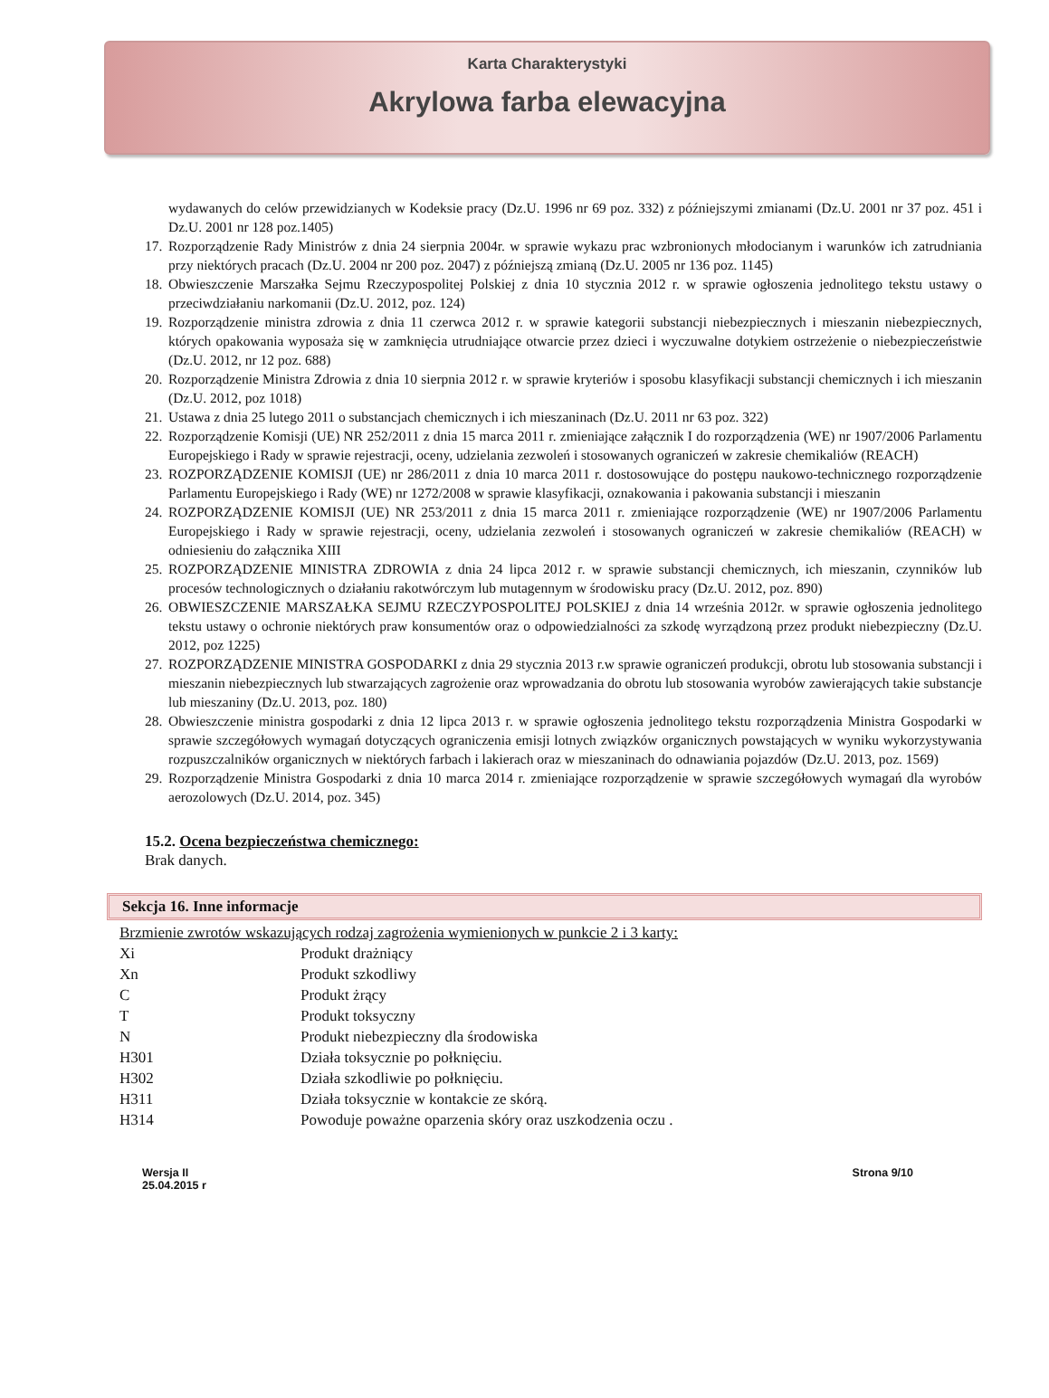Karta Charakterystyki
Akrylowa farba elewacyjna
wydawanych do celów przewidzianych w Kodeksie pracy (Dz.U. 1996 nr 69 poz. 332) z późniejszymi zmianami (Dz.U. 2001 nr 37 poz. 451 i Dz.U. 2001 nr 128 poz.1405)
17. Rozporządzenie Rady Ministrów z dnia 24 sierpnia 2004r. w sprawie wykazu prac wzbronionych młodocianym i warunków ich zatrudniania przy niektórych pracach (Dz.U. 2004 nr 200 poz. 2047) z późniejszą zmianą (Dz.U. 2005 nr 136 poz. 1145)
18. Obwieszczenie Marszałka Sejmu Rzeczypospolitej Polskiej z dnia 10 stycznia 2012 r. w sprawie ogłoszenia jednolitego tekstu ustawy o przeciwdziałaniu narkomanii (Dz.U. 2012, poz. 124)
19. Rozporządzenie ministra zdrowia z dnia 11 czerwca 2012 r. w sprawie kategorii substancji niebezpiecznych i mieszanin niebezpiecznych, których opakowania wyposaża się w zamknięcia utrudniające otwarcie przez dzieci i wyczuwalne dotykiem ostrzeżenie o niebezpieczeństwie (Dz.U. 2012, nr 12 poz. 688)
20. Rozporządzenie Ministra Zdrowia z dnia 10 sierpnia 2012 r. w sprawie kryteriów i sposobu klasyfikacji substancji chemicznych i ich mieszanin (Dz.U. 2012, poz 1018)
21. Ustawa z dnia 25 lutego 2011 o substancjach chemicznych i ich mieszaninach (Dz.U. 2011 nr 63 poz. 322)
22. Rozporządzenie Komisji (UE) NR 252/2011 z dnia 15 marca 2011 r. zmieniające załącznik I do rozporządzenia (WE) nr 1907/2006 Parlamentu Europejskiego i Rady w sprawie rejestracji, oceny, udzielania zezwoleń i stosowanych ograniczeń w zakresie chemikaliów (REACH)
23. ROZPORZĄDZENIE KOMISJI (UE) nr 286/2011 z dnia 10 marca 2011 r. dostosowujące do postępu naukowo-technicznego rozporządzenie Parlamentu Europejskiego i Rady (WE) nr 1272/2008 w sprawie klasyfikacji, oznakowania i pakowania substancji i mieszanin
24. ROZPORZĄDZENIE KOMISJI (UE) NR 253/2011 z dnia 15 marca 2011 r. zmieniające rozporządzenie (WE) nr 1907/2006 Parlamentu Europejskiego i Rady w sprawie rejestracji, oceny, udzielania zezwoleń i stosowanych ograniczeń w zakresie chemikaliów (REACH) w odniesieniu do załącznika XIII
25. ROZPORZĄDZENIE MINISTRA ZDROWIA z dnia 24 lipca 2012 r. w sprawie substancji chemicznych, ich mieszanin, czynników lub procesów technologicznych o działaniu rakotwórczym lub mutagennym w środowisku pracy (Dz.U. 2012, poz. 890)
26. OBWIESZCZENIE MARSZAŁKA SEJMU RZECZYPOSPOLITEJ POLSKIEJ z dnia 14 września 2012r. w sprawie ogłoszenia jednolitego tekstu ustawy o ochronie niektórych praw konsumentów oraz o odpowiedzialności za szkodę wyrządzoną przez produkt niebezpieczny (Dz.U. 2012, poz 1225)
27. ROZPORZĄDZENIE MINISTRA GOSPODARKI z dnia 29 stycznia 2013 r.w sprawie ograniczeń produkcji, obrotu lub stosowania substancji i mieszanin niebezpiecznych lub stwarzających zagrożenie oraz wprowadzania do obrotu lub stosowania wyrobów zawierających takie substancje lub mieszaniny (Dz.U. 2013, poz. 180)
28. Obwieszczenie ministra gospodarki z dnia 12 lipca 2013 r. w sprawie ogłoszenia jednolitego tekstu rozporządzenia Ministra Gospodarki w sprawie szczegółowych wymagań dotyczących ograniczenia emisji lotnych związków organicznych powstających w wyniku wykorzystywania rozpuszczalników organicznych w niektórych farbach i lakierach oraz w mieszaninach do odnawiania pojazdów (Dz.U. 2013, poz. 1569)
29. Rozporządzenie Ministra Gospodarki z dnia 10 marca 2014 r. zmieniające rozporządzenie w sprawie szczegółowych wymagań dla wyrobów aerozolowych (Dz.U. 2014, poz. 345)
15.2. Ocena bezpieczeństwa chemicznego:
Brak danych.
Sekcja 16. Inne informacje
Brzmienie zwrotów wskazujących rodzaj zagrożenia wymienionych w punkcie 2 i 3 karty:
| Xi | Produkt drażniący |
| Xn | Produkt szkodliwy |
| C | Produkt żrący |
| T | Produkt toksyczny |
| N | Produkt niebezpieczny dla środowiska |
| H301 | Działa toksycznie po połknięciu. |
| H302 | Działa szkodliwie po połknięciu. |
| H311 | Działa toksycznie w kontakcie ze skórą. |
| H314 | Powoduje poważne oparzenia skóry oraz uszkodzenia oczu . |
Wersja II
25.04.2015 r
Strona 9/10